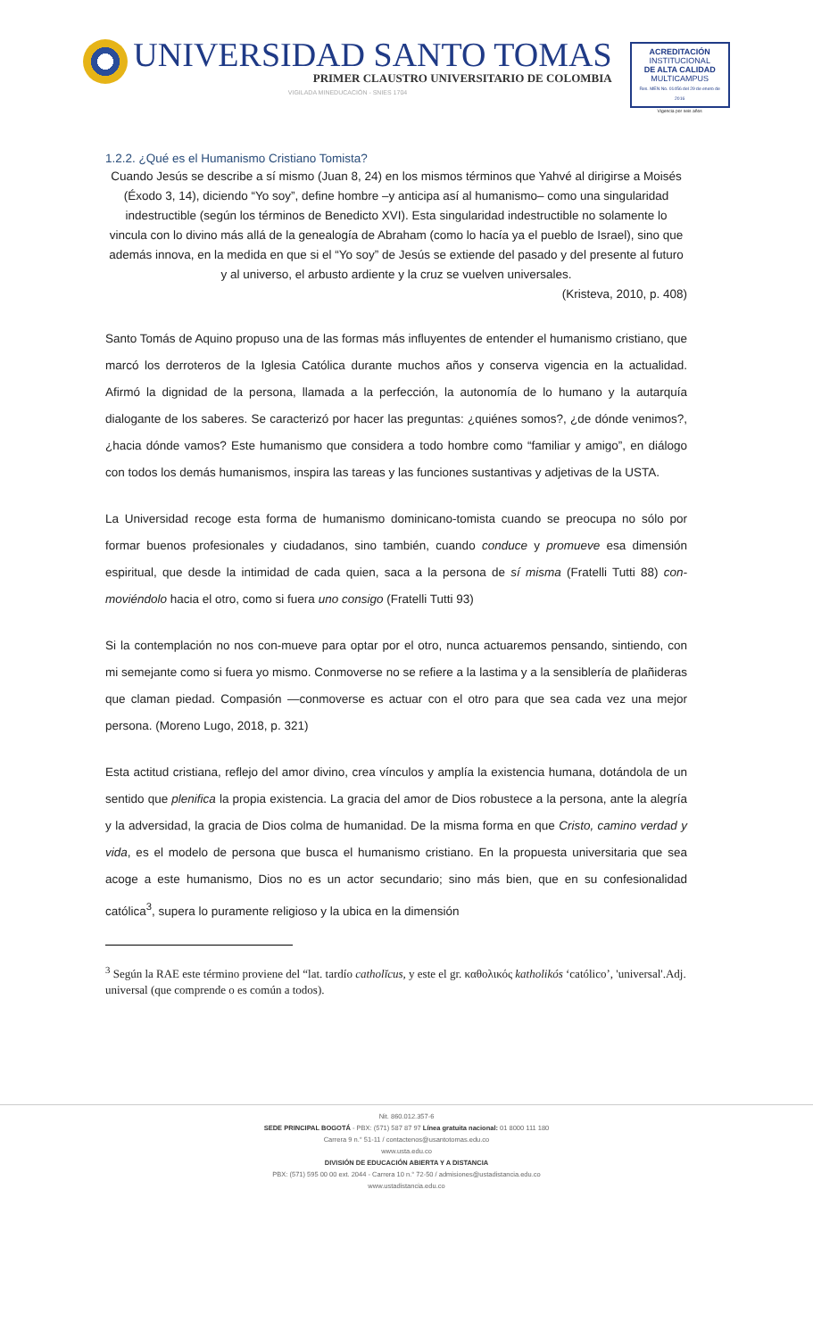UNIVERSIDAD SANTO TOMAS
PRIMER CLAUSTRO UNIVERSITARIO DE COLOMBIA
VIGILADA MINEDUCACIÓN - SNIES 1704
ACREDITACIÓN
INSTITUCIONAL
DE ALTA CALIDAD
MULTICAMPUS
Res. MEN No. 01456 del 29 de enero de 2016
Vigencia por seis años
1.2.2. ¿Qué es el Humanismo Cristiano Tomista?
Cuando Jesús se describe a sí mismo (Juan 8, 24) en los mismos términos que Yahvé al dirigirse a Moisés (Éxodo 3, 14), diciendo “Yo soy”, define hombre –y anticipa así al humanismo– como una singularidad indestructible (según los términos de Benedicto XVI). Esta singularidad indestructible no solamente lo vincula con lo divino más allá de la genealogía de Abraham (como lo hacía ya el pueblo de Israel), sino que además innova, en la medida en que si el “Yo soy” de Jesús se extiende del pasado y del presente al futuro y al universo, el arbusto ardiente y la cruz se vuelven universales.
(Kristeva, 2010, p. 408)
Santo Tomás de Aquino propuso una de las formas más influyentes de entender el humanismo cristiano, que marcó los derroteros de la Iglesia Católica durante muchos años y conserva vigencia en la actualidad. Afirmó la dignidad de la persona, llamada a la perfección, la autonomía de lo humano y la autarquía dialogante de los saberes. Se caracterizó por hacer las preguntas: ¿quiénes somos?, ¿de dónde venimos?, ¿hacia dónde vamos? Este humanismo que considera a todo hombre como “familiar y amigo”, en diálogo con todos los demás humanismos, inspira las tareas y las funciones sustantivas y adjetivas de la USTA.
La Universidad recoge esta forma de humanismo dominicano-tomista cuando se preocupa no sólo por formar buenos profesionales y ciudadanos, sino también, cuando conduce y promueve esa dimensión espiritual, que desde la intimidad de cada quien, saca a la persona de sí misma (Fratelli Tutti 88) con-moviéndolo hacia el otro, como si fuera uno consigo (Fratelli Tutti 93)
Si la contemplación no nos con-mueve para optar por el otro, nunca actuaremos pensando, sintiendo, con mi semejante como si fuera yo mismo. Conmoverse no se refiere a la lastima y a la sensiblería de plañideras que claman piedad. Compasión —conmoverse es actuar con el otro para que sea cada vez una mejor persona. (Moreno Lugo, 2018, p. 321)
Esta actitud cristiana, reflejo del amor divino, crea vínculos y amplía la existencia humana, dotándola de un sentido que plenifica la propia existencia. La gracia del amor de Dios robustece a la persona, ante la alegría y la adversidad, la gracia de Dios colma de humanidad. De la misma forma en que Cristo, camino verdad y vida, es el modelo de persona que busca el humanismo cristiano. En la propuesta universitaria que sea acoge a este humanismo, Dios no es un actor secundario; sino más bien, que en su confesionalidad católica<sup>3</sup>, supera lo puramente religioso y la ubica en la dimensión
<sup>3</sup> Según la RAE este término proviene del “lat. tardío catholĭcus, y este el gr. καθολικός katholikós ‘católico’, 'universal'.Adj. universal (que comprende o es común a todos).
Nit. 860.012.357-6
SEDE PRINCIPAL BOGOTÁ - PBX: (571) 587 87 97 Línea gratuita nacional: 01 8000 111 180
Carrera 9 n.° 51-11 / contactenos@usantotomas.edu.co
www.usta.edu.co
DIVISIÓN DE EDUCACIÓN ABIERTA Y A DISTANCIA
PBX: (571) 595 00 00 ext. 2044 - Carrera 10 n.° 72-50 / admisiones@ustadistancia.edu.co
www.ustadistancia.edu.co